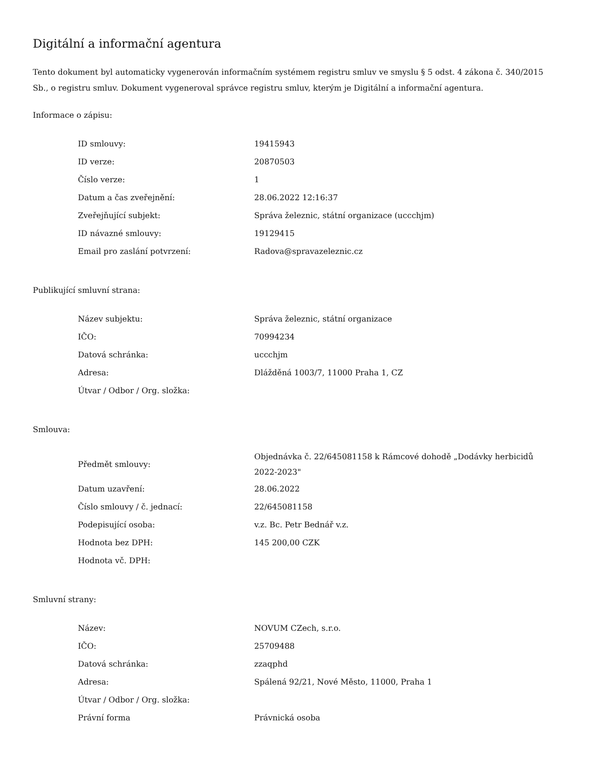Digitální a informační agentura
Tento dokument byl automaticky vygenerován informačním systémem registru smluv ve smyslu § 5 odst. 4 zákona č. 340/2015 Sb., o registru smluv. Dokument vygeneroval správce registru smluv, kterým je Digitální a informační agentura.
Informace o zápisu:
| ID smlouvy: | 19415943 |
| ID verze: | 20870503 |
| Číslo verze: | 1 |
| Datum a čas zveřejnění: | 28.06.2022 12:16:37 |
| Zveřejňující subjekt: | Správa železnic, státní organizace (uccchjm) |
| ID návazné smlouvy: | 19129415 |
| Email pro zaslání potvrzení: | Radova@spravazeleznic.cz |
Publikující smluvní strana:
| Název subjektu: | Správa železnic, státní organizace |
| IČO: | 70994234 |
| Datová schránka: | uccchjm |
| Adresa: | Dlážděná 1003/7, 11000 Praha 1, CZ |
| Útvar / Odbor / Org. složka: | |
Smlouva:
| Předmět smlouvy: | Objednávka č. 22/645081158 k Rámcové dohodě „Dodávky herbicidů 2022-2023" |
| Datum uzavření: | 28.06.2022 |
| Číslo smlouvy / č. jednací: | 22/645081158 |
| Podepisující osoba: | v.z. Bc. Petr Bednář v.z. |
| Hodnota bez DPH: | 145 200,00 CZK |
| Hodnota vč. DPH: | |
Smluvní strany:
| Název: | NOVUM CZech, s.r.o. |
| IČO: | 25709488 |
| Datová schránka: | zzaqphd |
| Adresa: | Spálená 92/21, Nové Město, 11000, Praha 1 |
| Útvar / Odbor / Org. složka: | |
| Právní forma | Právnická osoba |